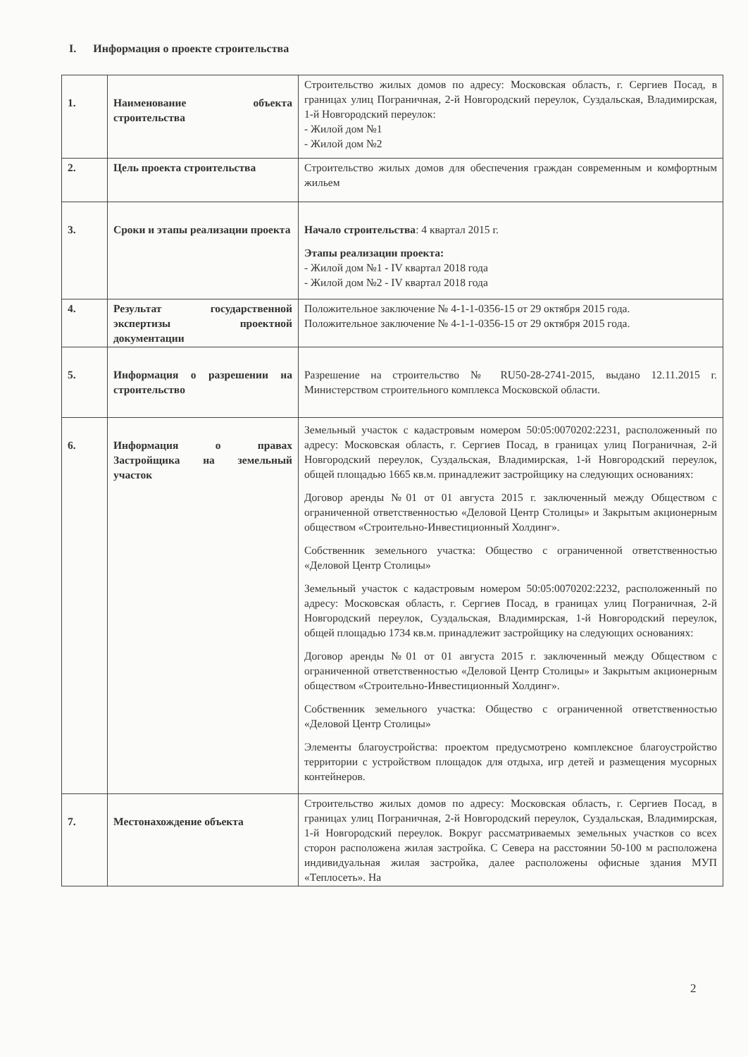I. Информация о проекте строительства
| 1. | Наименование объекта строительства | Строительство жилых домов по адресу: Московская область, г. Сергиев Посад, в границах улиц Пограничная, 2-й Новгородский переулок, Суздальская, Владимирская, 1-й Новгородский переулок: - Жилой дом №1 - Жилой дом №2 |
| 2. | Цель проекта строительства | Строительство жилых домов для обеспечения граждан современным и комфортным жильем |
| 3. | Сроки и этапы реализации проекта | Начало строительства : 4 квартал 2015 г. Этапы реализации проекта: - Жилой дом №1 - IV квартал 2018 года - Жилой дом №2 - IV квартал 2018 года |
| 4. | Результат государственной экспертизы проектной документации | Положительное заключение № 4-1-1-0356-15 от 29 октября 2015 года. Положительное заключение № 4-1-1-0356-15 от 29 октября 2015 года. |
| 5. | Информация о разрешении на строительство | Разрешение на строительство № RU50-28-2741-2015, выдано 12.11.2015 г. Министерством строительного комплекса Московской области. |
| 6. | Информация о правах Застройщика на земельный участок | Земельный участок с кадастровым номером 50:05:0070202:2231, расположенный по адресу: Московская область, г. Сергиев Посад, в границах улиц Пограничная, 2-й Новгородский переулок, Суздальская, Владимирская, 1-й Новгородский переулок, общей площадью 1665 кв.м. принадлежит застройщику на следующих основаниях: Договор аренды №01 от 01 августа 2015 г. заключенный между Обществом с ограниченной ответственностью «Деловой Центр Столицы» и Закрытым акционерным обществом «Строительно-Инвестиционный Холдинг». Собственник земельного участка: Общество с ограниченной ответственностью «Деловой Центр Столицы» Земельный участок с кадастровым номером 50:05:0070202:2232, расположенный по адресу: Московская область, г. Сергиев Посад, в границах улиц Пограничная, 2-й Новгородский переулок, Суздальская, Владимирская, 1-й Новгородский переулок, общей площадью 1734 кв.м. принадлежит застройщику на следующих основаниях: Договор аренды №01 от 01 августа 2015 г. заключенный между Обществом с ограниченной ответственностью «Деловой Центр Столицы» и Закрытым акционерным обществом «Строительно-Инвестиционный Холдинг». Собственник земельного участка: Общество с ограниченной ответственностью «Деловой Центр Столицы» Элементы благоустройства: проектом предусмотрено комплексное благоустройство территории с устройством площадок для отдыха, игр детей и размещения мусорных контейнеров. |
| 7. | Местонахождение объекта | Строительство жилых домов по адресу: Московская область, г. Сергиев Посад, в границах улиц Пограничная, 2-й Новгородский переулок, Суздальская, Владимирская, 1-й Новгородский переулок. Вокруг рассматриваемых земельных участков со всех сторон расположена жилая застройка. С Севера на расстоянии 50-100 м расположена индивидуальная жилая застройка, далее расположены офисные здания МУП «Теплосеть». На |
2